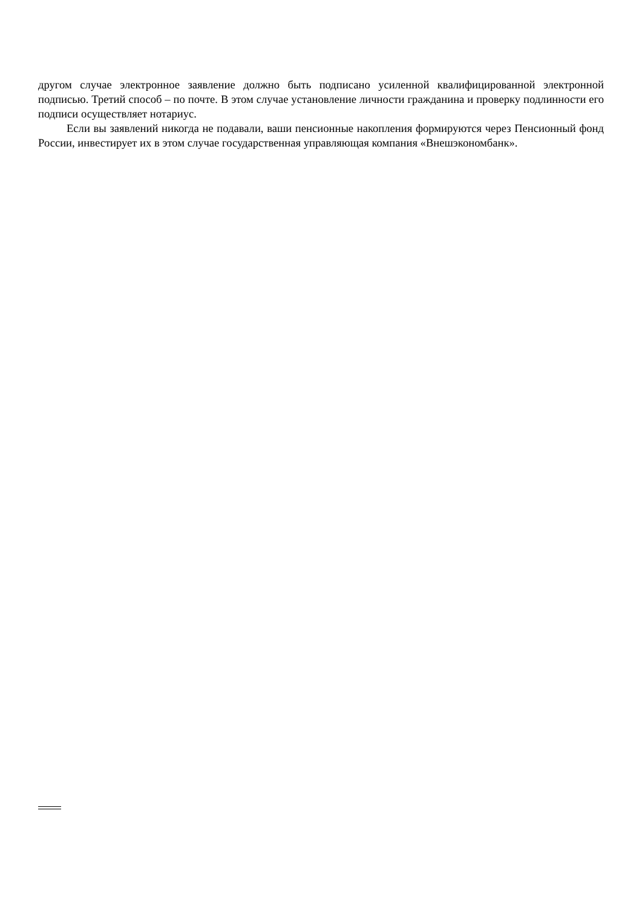другом случае электронное заявление должно быть подписано усиленной квалифицированной электронной подписью. Третий способ – по почте. В этом случае установление личности гражданина и проверку подлинности его подписи осуществляет нотариус.
Если вы заявлений никогда не подавали, ваши пенсионные накопления формируются через Пенсионный фонд России, инвестирует их в этом случае государственная управляющая компания «Внешэкономбанк».